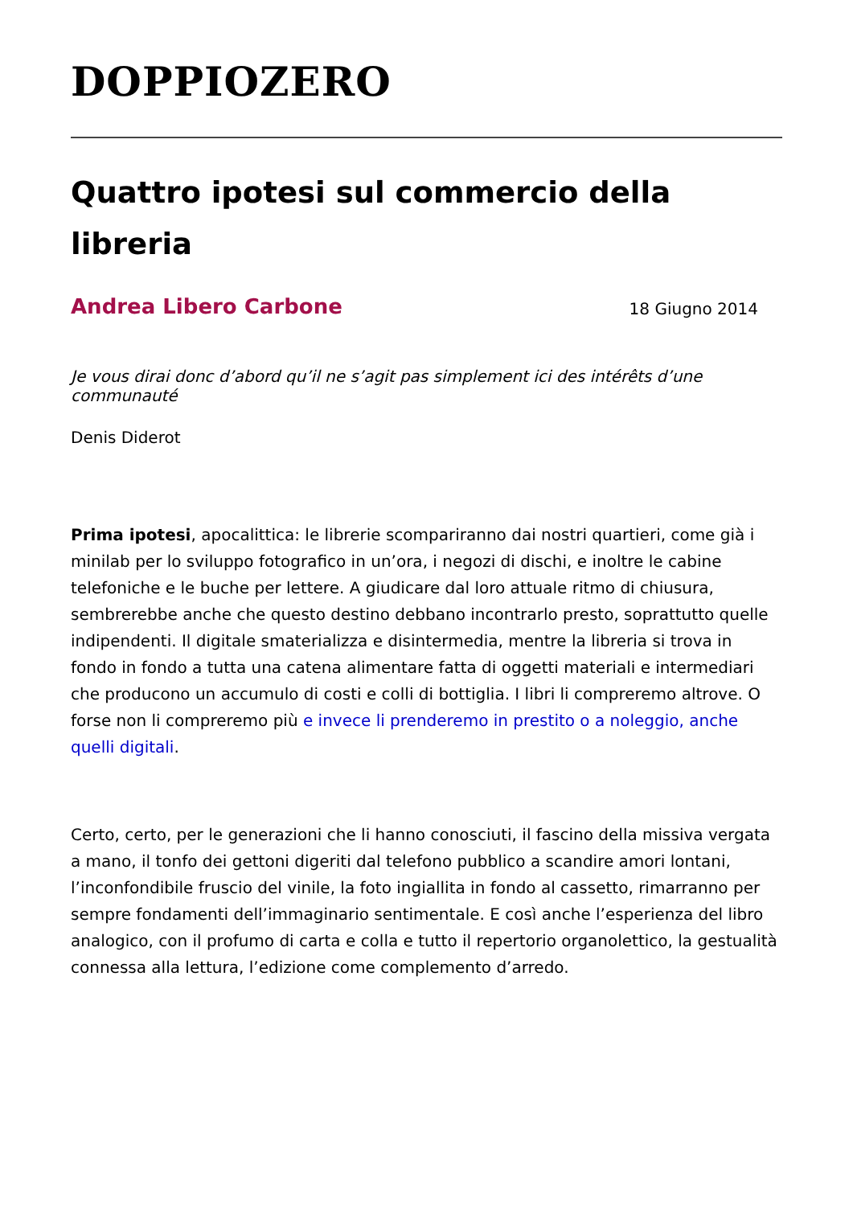DOPPIOZERO
Quattro ipotesi sul commercio della libreria
Andrea Libero Carbone 18 Giugno 2014
Je vous dirai donc d’abord qu’il ne s’agit pas simplement ici des intérêts d’une communauté
Denis Diderot
Prima ipotesi, apocalittica: le librerie scompariranno dai nostri quartieri, come già i minilab per lo sviluppo fotografico in un’ora, i negozi di dischi, e inoltre le cabine telefoniche e le buche per lettere. A giudicare dal loro attuale ritmo di chiusura, sembrerebbe anche che questo destino debbano incontrarlo presto, soprattutto quelle indipendenti. Il digitale smaterializza e disintermedia, mentre la libreria si trova in fondo in fondo a tutta una catena alimentare fatta di oggetti materiali e intermediari che producono un accumulo di costi e colli di bottiglia. I libri li compreremo altrove. O forse non li compreremo più e invece li prenderemo in prestito o a noleggio, anche quelli digitali.
Certo, certo, per le generazioni che li hanno conosciuti, il fascino della missiva vergata a mano, il tonfo dei gettoni digeriti dal telefono pubblico a scandire amori lontani, l’inconfondibile fruscio del vinile, la foto ingiallita in fondo al cassetto, rimarranno per sempre fondamenti dell’immaginario sentimentale. E così anche l’esperienza del libro analogico, con il profumo di carta e colla e tutto il repertorio organolettico, la gestualità connessa alla lettura, l’edizione come complemento d’arredo.